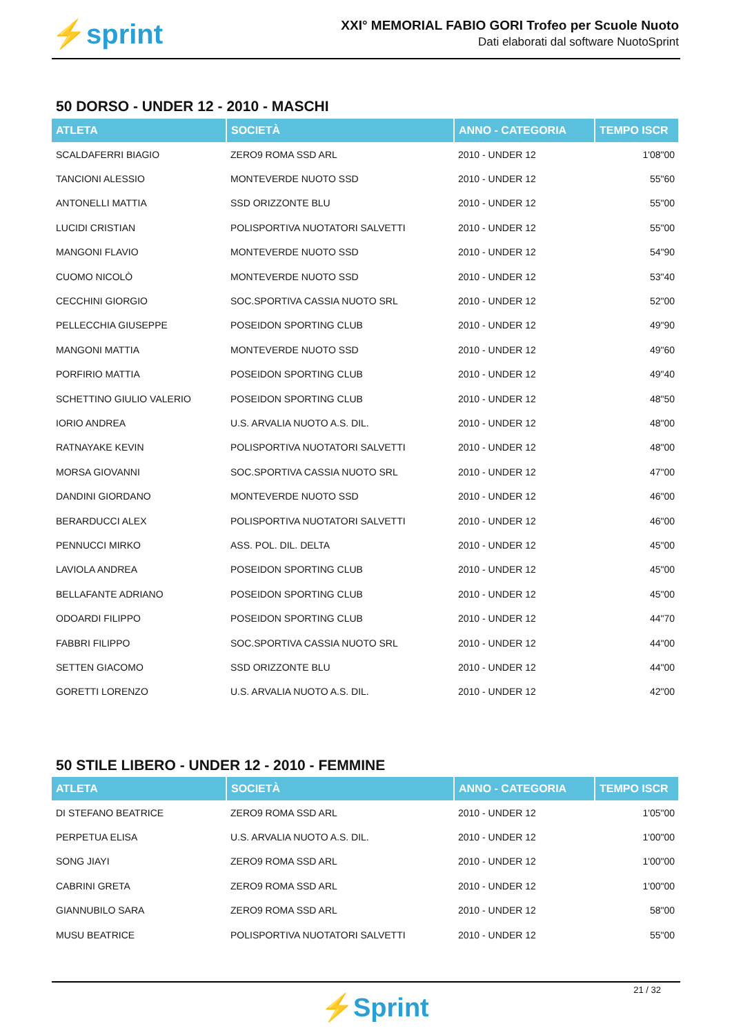⚡sprint
XXI° MEMORIAL FABIO GORI Trofeo per Scuole Nuoto
Dati elaborati dal software NuotoSprint
50 DORSO - UNDER 12 - 2010 - MASCHI
| ATLETA | SOCIETÀ | ANNO - CATEGORIA | TEMPO ISCR |
| --- | --- | --- | --- |
| SCALDAFERRI BIAGIO | ZERO9 ROMA SSD ARL | 2010 - UNDER 12 | 1'08"00 |
| TANCIONI ALESSIO | MONTEVERDE NUOTO SSD | 2010 - UNDER 12 | 55"60 |
| ANTONELLI MATTIA | SSD ORIZZONTE BLU | 2010 - UNDER 12 | 55"00 |
| LUCIDI CRISTIAN | POLISPORTIVA NUOTATORI SALVETTI | 2010 - UNDER 12 | 55"00 |
| MANGONI FLAVIO | MONTEVERDE NUOTO SSD | 2010 - UNDER 12 | 54"90 |
| CUOMO NICOLÒ | MONTEVERDE NUOTO SSD | 2010 - UNDER 12 | 53"40 |
| CECCHINI GIORGIO | SOC.SPORTIVA CASSIA NUOTO SRL | 2010 - UNDER 12 | 52"00 |
| PELLECCHIA GIUSEPPE | POSEIDON SPORTING CLUB | 2010 - UNDER 12 | 49"90 |
| MANGONI MATTIA | MONTEVERDE NUOTO SSD | 2010 - UNDER 12 | 49"60 |
| PORFIRIO MATTIA | POSEIDON SPORTING CLUB | 2010 - UNDER 12 | 49"40 |
| SCHETTINO GIULIO VALERIO | POSEIDON SPORTING CLUB | 2010 - UNDER 12 | 48"50 |
| IORIO ANDREA | U.S. ARVALIA NUOTO A.S. DIL. | 2010 - UNDER 12 | 48"00 |
| RATNAYAKE KEVIN | POLISPORTIVA NUOTATORI SALVETTI | 2010 - UNDER 12 | 48"00 |
| MORSA GIOVANNI | SOC.SPORTIVA CASSIA NUOTO SRL | 2010 - UNDER 12 | 47"00 |
| DANDINI GIORDANO | MONTEVERDE NUOTO SSD | 2010 - UNDER 12 | 46"00 |
| BERARDUCCI ALEX | POLISPORTIVA NUOTATORI SALVETTI | 2010 - UNDER 12 | 46"00 |
| PENNUCCI MIRKO | ASS. POL. DIL. DELTA | 2010 - UNDER 12 | 45"00 |
| LAVIOLA ANDREA | POSEIDON SPORTING CLUB | 2010 - UNDER 12 | 45"00 |
| BELLAFANTE ADRIANO | POSEIDON SPORTING CLUB | 2010 - UNDER 12 | 45"00 |
| ODOARDI FILIPPO | POSEIDON SPORTING CLUB | 2010 - UNDER 12 | 44"70 |
| FABBRI FILIPPO | SOC.SPORTIVA CASSIA NUOTO SRL | 2010 - UNDER 12 | 44"00 |
| SETTEN GIACOMO | SSD ORIZZONTE BLU | 2010 - UNDER 12 | 44"00 |
| GORETTI LORENZO | U.S. ARVALIA NUOTO A.S. DIL. | 2010 - UNDER 12 | 42"00 |
50 STILE LIBERO - UNDER 12 - 2010 - FEMMINE
| ATLETA | SOCIETÀ | ANNO - CATEGORIA | TEMPO ISCR |
| --- | --- | --- | --- |
| DI STEFANO BEATRICE | ZERO9 ROMA SSD ARL | 2010 - UNDER 12 | 1'05"00 |
| PERPETUA ELISA | U.S. ARVALIA NUOTO A.S. DIL. | 2010 - UNDER 12 | 1'00"00 |
| SONG JIAYI | ZERO9 ROMA SSD ARL | 2010 - UNDER 12 | 1'00"00 |
| CABRINI GRETA | ZERO9 ROMA SSD ARL | 2010 - UNDER 12 | 1'00"00 |
| GIANNUBILO SARA | ZERO9 ROMA SSD ARL | 2010 - UNDER 12 | 58"00 |
| MUSU BEATRICE | POLISPORTIVA NUOTATORI SALVETTI | 2010 - UNDER 12 | 55"00 |
21 / 32
⚡Sprint